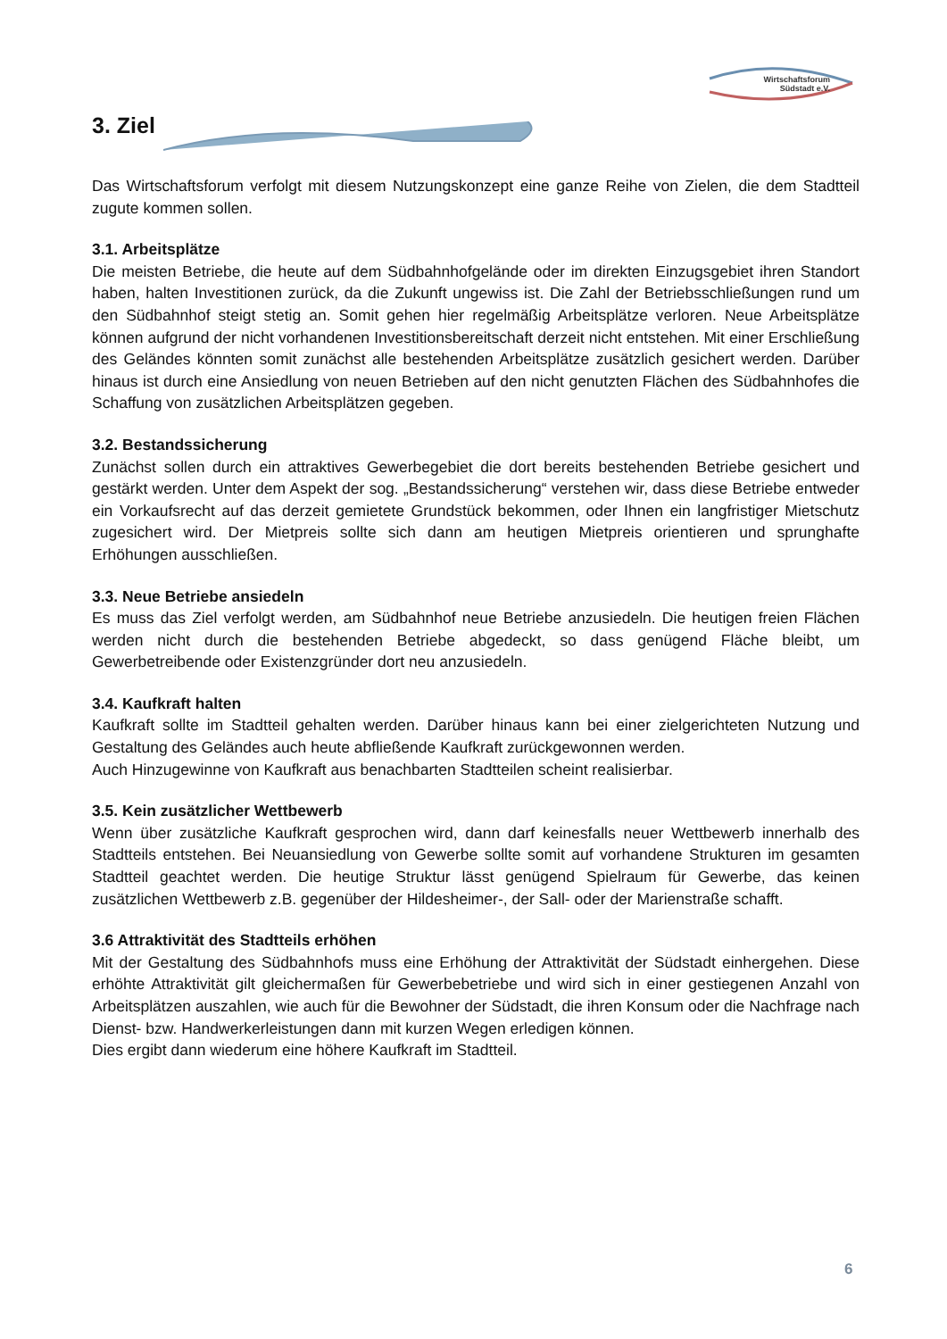Wirtschaftsforum
Südstadt e.V.
3. Ziel
Das Wirtschaftsforum verfolgt mit diesem Nutzungskonzept eine ganze Reihe von Zielen, die dem Stadtteil zugute kommen sollen.
3.1. Arbeitsplätze
Die meisten Betriebe, die heute auf dem Südbahnhofgelände oder im direkten Einzugsgebiet ihren Standort haben, halten Investitionen zurück, da die Zukunft ungewiss ist. Die Zahl der Betriebsschließungen rund um den Südbahnhof steigt stetig an. Somit gehen hier regelmäßig Arbeitsplätze verloren. Neue Arbeitsplätze können aufgrund der nicht vorhandenen Investitionsbereitschaft derzeit nicht entstehen. Mit einer Erschließung des Geländes könnten somit zunächst alle bestehenden Arbeitsplätze zusätzlich gesichert werden. Darüber hinaus ist durch eine Ansiedlung von neuen Betrieben auf den nicht genutzten Flächen des Südbahnhofes die Schaffung von zusätzlichen Arbeitsplätzen gegeben.
3.2. Bestandssicherung
Zunächst sollen durch ein attraktives Gewerbegebiet die dort bereits bestehenden Betriebe gesichert und gestärkt werden. Unter dem Aspekt der sog. „Bestandssicherung“ verstehen wir, dass diese Betriebe entweder ein Vorkaufsrecht auf das derzeit gemietete Grundstück bekommen, oder Ihnen ein langfristiger Mietschutz zugesichert wird. Der Mietpreis sollte sich dann am heutigen Mietpreis orientieren und sprunghafte Erhöhungen ausschließen.
3.3. Neue Betriebe ansiedeln
Es muss das Ziel verfolgt werden, am Südbahnhof neue Betriebe anzusiedeln. Die heutigen freien Flächen werden nicht durch die bestehenden Betriebe abgedeckt, so dass genügend Fläche bleibt, um Gewerbetreibende oder Existenzgründer dort neu anzusiedeln.
3.4. Kaufkraft halten
Kaufkraft sollte im Stadtteil gehalten werden. Darüber hinaus kann bei einer zielgerichteten Nutzung und Gestaltung des Geländes auch heute abfließende Kaufkraft zurückgewonnen werden.
Auch Hinzugewinne von Kaufkraft aus benachbarten Stadtteilen scheint realisierbar.
3.5. Kein zusätzlicher Wettbewerb
Wenn über zusätzliche Kaufkraft gesprochen wird, dann darf keinesfalls neuer Wettbewerb innerhalb des Stadtteils entstehen. Bei Neuansiedlung von Gewerbe sollte somit auf vorhandene Strukturen im gesamten Stadtteil geachtet werden. Die heutige Struktur lässt genügend Spielraum für Gewerbe, das keinen zusätzlichen Wettbewerb z.B. gegenüber der Hildesheimer-, der Sall- oder der Marienstraße schafft.
3.6 Attraktivität des Stadtteils erhöhen
Mit der Gestaltung des Südbahnhofs muss eine Erhöhung der Attraktivität der Südstadt einhergehen. Diese erhöhte Attraktivität gilt gleichermaßen für Gewerbebetriebe und wird sich in einer gestiegenen Anzahl von Arbeitsplätzen auszahlen, wie auch für die Bewohner der Südstadt, die ihren Konsum oder die Nachfrage nach Dienst- bzw. Handwerkerleistungen dann mit kurzen Wegen erledigen können.
Dies ergibt dann wiederum eine höhere Kaufkraft im Stadtteil.
6